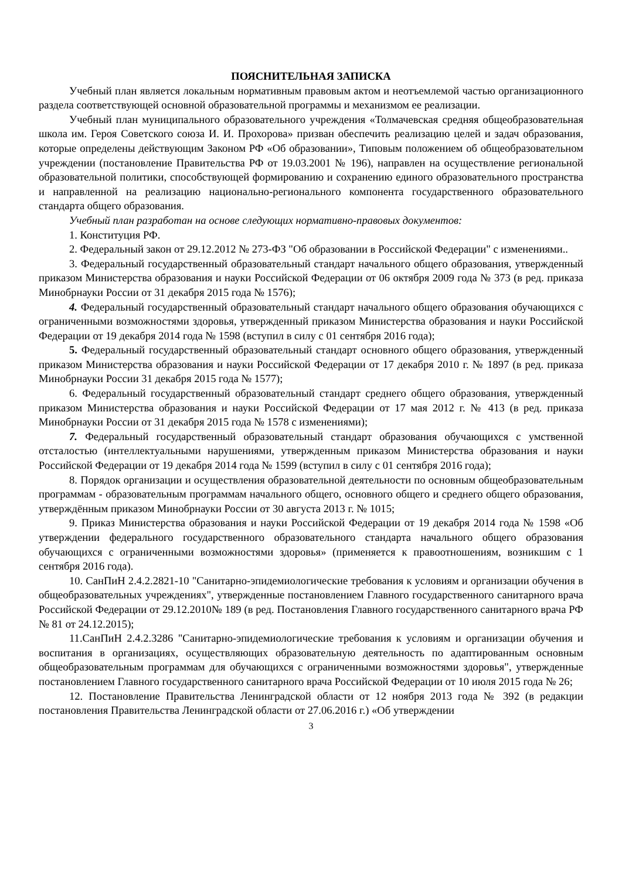ПОЯСНИТЕЛЬНАЯ ЗАПИСКА
Учебный план является локальным нормативным правовым актом и неотъемлемой частью организационного раздела соответствующей основной образовательной программы и механизмом ее реализации.
Учебный план муниципального образовательного учреждения «Толмачевская средняя общеобразовательная школа им. Героя Советского союза И. И. Прохорова» призван обеспечить реализацию целей и задач образования, которые определены действующим Законом РФ «Об образовании», Типовым положением об общеобразовательном учреждении (постановление Правительства РФ от 19.03.2001 № 196), направлен на осуществление региональной образовательной политики, способствующей формированию и сохранению единого образовательного пространства и направленной на реализацию национально-регионального компонента государственного образовательного стандарта общего образования.
Учебный план разработан на основе следующих нормативно-правовых документов:
1. Конституция РФ.
2. Федеральный закон от 29.12.2012 № 273-ФЗ "Об образовании в Российской Федерации" с изменениями..
3. Федеральный государственный образовательный стандарт начального общего образования, утвержденный приказом Министерства образования и науки Российской Федерации от 06 октября 2009 года № 373 (в ред. приказа Минобрнауки России от 31 декабря 2015 года № 1576);
4. Федеральный государственный образовательный стандарт начального общего образования обучающихся с ограниченными возможностями здоровья, утвержденный приказом Министерства образования и науки Российской Федерации от 19 декабря 2014 года № 1598 (вступил в силу с 01 сентября 2016 года);
5. Федеральный государственный образовательный стандарт основного общего образования, утвержденный приказом Министерства образования и науки Российской Федерации от 17 декабря 2010 г. № 1897 (в ред. приказа Минобрнауки России 31 декабря 2015 года № 1577);
6. Федеральный государственный образовательный стандарт среднего общего образования, утвержденный приказом Министерства образования и науки Российской Федерации от 17 мая 2012 г. № 413 (в ред. приказа Минобрнауки России от 31 декабря 2015 года № 1578 с изменениями);
7. Федеральный государственный образовательный стандарт образования обучающихся с умственной отсталостью (интеллектуальными нарушениями, утвержденным приказом Министерства образования и науки Российской Федерации от 19 декабря 2014 года № 1599 (вступил в силу с 01 сентября 2016 года);
8. Порядок организации и осуществления образовательной деятельности по основным общеобразовательным программам - образовательным программам начального общего, основного общего и среднего общего образования, утверждённым приказом Минобрнауки России от 30 августа 2013 г. № 1015;
9. Приказ Министерства образования и науки Российской Федерации от 19 декабря 2014 года № 1598 «Об утверждении федерального государственного образовательного стандарта начального общего образования обучающихся с ограниченными возможностями здоровья» (применяется к правоотношениям, возникшим с 1 сентября 2016 года).
10. СанПиН 2.4.2.2821-10 "Санитарно-эпидемиологические требования к условиям и организации обучения в общеобразовательных учреждениях", утвержденные постановлением Главного государственного санитарного врача Российской Федерации от 29.12.2010№ 189 (в ред. Постановления Главного государственного санитарного врача РФ № 81 от 24.12.2015);
11.СанПиН 2.4.2.3286 "Санитарно-эпидемиологические требования к условиям и организации обучения и воспитания в организациях, осуществляющих образовательную деятельность по адаптированным основным общеобразовательным программам для обучающихся с ограниченными возможностями здоровья", утвержденные постановлением Главного государственного санитарного врача Российской Федерации от 10 июля 2015 года № 26;
12. Постановление Правительства Ленинградской области от 12 ноября 2013 года № 392 (в редакции постановления Правительства Ленинградской области от 27.06.2016 г.) «Об утверждении
3